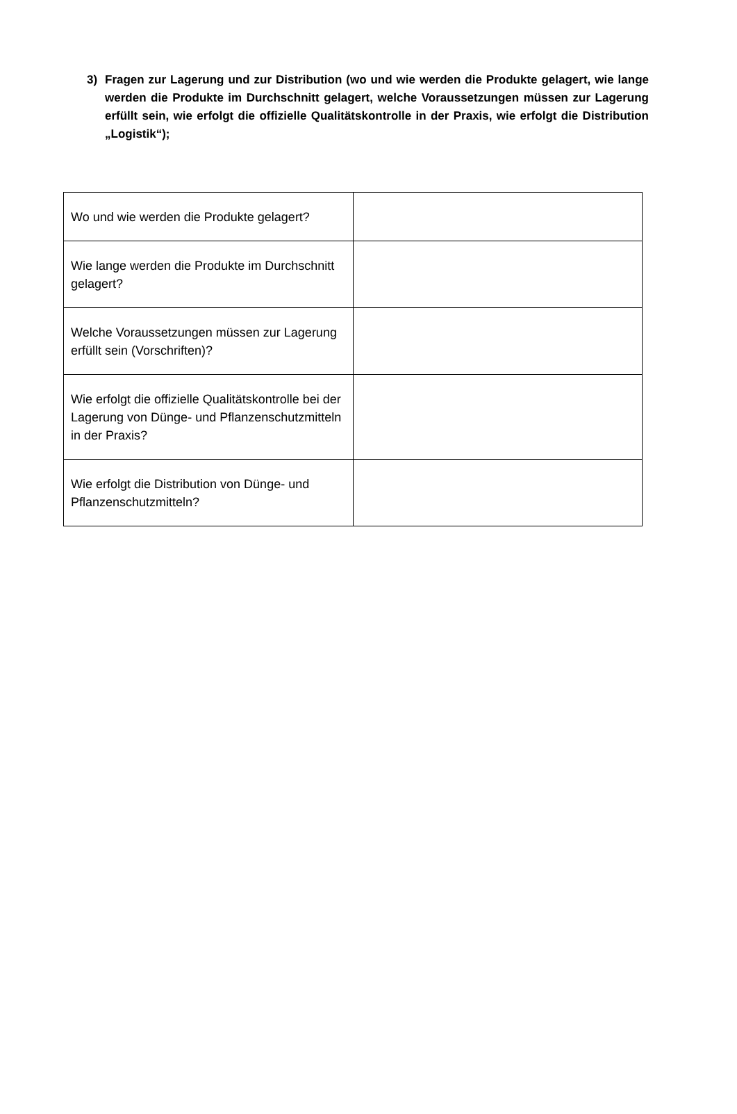3) Fragen zur Lagerung und zur Distribution (wo und wie werden die Produkte gelagert, wie lange werden die Produkte im Durchschnitt gelagert, welche Voraussetzungen müssen zur Lagerung erfüllt sein, wie erfolgt die offizielle Qualitätskontrolle in der Praxis, wie erfolgt die Distribution „Logistik“);
| Wo und wie werden die Produkte gelagert? | |
| Wie lange werden die Produkte im Durchschnitt gelagert? | |
| Welche Voraussetzungen müssen zur Lagerung erfüllt sein (Vorschriften)? | |
| Wie erfolgt die offizielle Qualitätskontrolle bei der Lagerung von Dünge- und Pflanzenschutzmitteln in der Praxis? | |
| Wie erfolgt die Distribution von Dünge- und Pflanzenschutzmitteln? | |